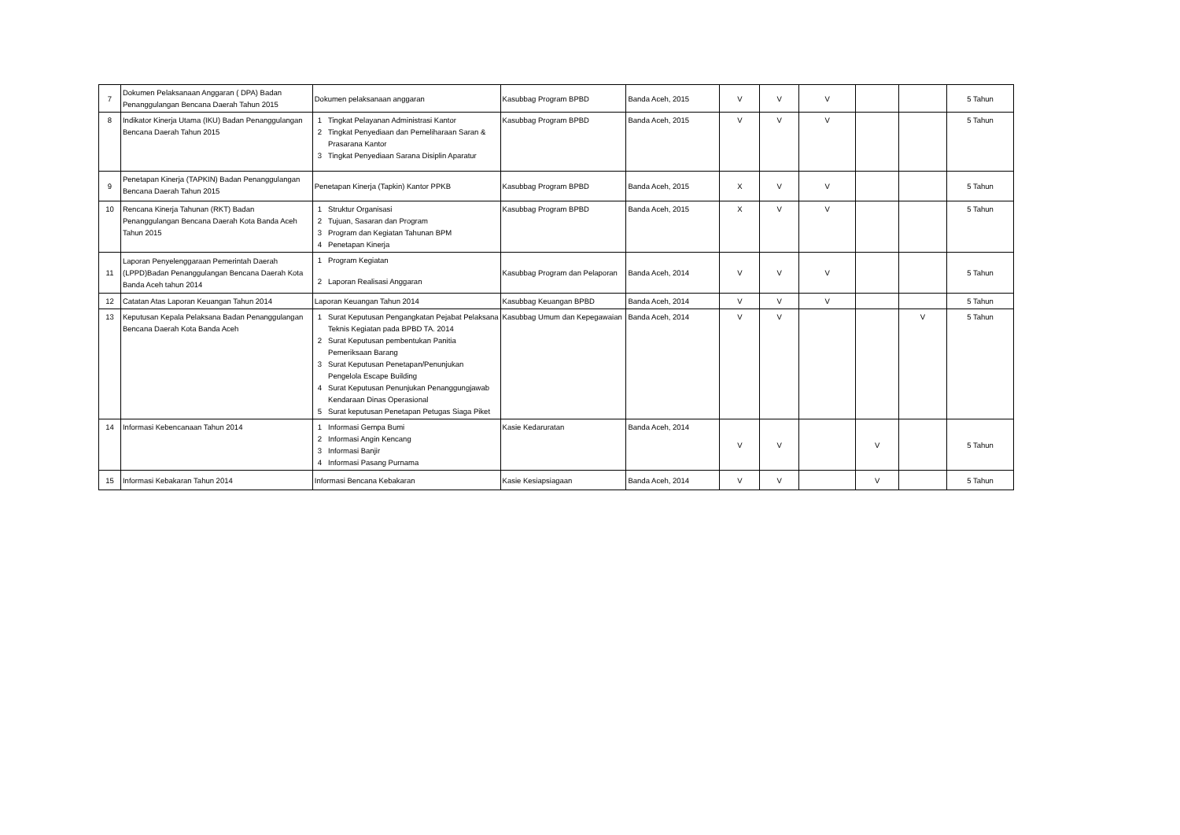| 7 | Dokumen Pelaksanaan Anggaran ( DPA) Badan Penanggulangan Bencana Daerah Tahun 2015 | Dokumen pelaksanaan anggaran | Kasubbag Program BPBD | Banda Aceh, 2015 | V | V | V | | | 5 Tahun |
| 8 | Indikator Kinerja Utama (IKU) Badan Penanggulangan Bencana Daerah Tahun 2015 | 1 Tingkat Pelayanan Administrasi Kantor 2 Tingkat Penyediaan dan Pemeliharaan Saran & Prasarana Kantor 3 Tingkat Penyediaan Sarana Disiplin Aparatur | Kasubbag Program BPBD | Banda Aceh, 2015 | V | V | V | | | 5 Tahun |
| 9 | Penetapan Kinerja (TAPKIN) Badan Penanggulangan Bencana Daerah Tahun 2015 | Penetapan Kinerja (Tapkin) Kantor PPKB | Kasubbag Program BPBD | Banda Aceh, 2015 | X | V | V | | | 5 Tahun |
| 10 | Rencana Kinerja Tahunan (RKT) Badan Penanggulangan Bencana Daerah Kota Banda Aceh Tahun 2015 | 1 Struktur Organisasi 2 Tujuan, Sasaran dan Program 3 Program dan Kegiatan Tahunan BPM 4 Penetapan Kinerja | Kasubbag Program BPBD | Banda Aceh, 2015 | X | V | V | | | 5 Tahun |
| 11 | Laporan Penyelenggaraan Pemerintah Daerah (LPPD)Badan Penanggulangan Bencana Daerah Kota Banda Aceh tahun 2014 | 1 Program Kegiatan 2 Laporan Realisasi Anggaran | Kasubbag Program dan Pelaporan | Banda Aceh, 2014 | V | V | V | | | 5 Tahun |
| 12 | Catatan Atas Laporan Keuangan Tahun 2014 | Laporan Keuangan Tahun 2014 | Kasubbag Keuangan BPBD | Banda Aceh, 2014 | V | V | V | | | 5 Tahun |
| 13 | Keputusan Kepala Pelaksana Badan Penanggulangan Bencana Daerah Kota Banda Aceh | 1 Surat Keputusan Pengangkatan Pejabat Pelaksana Teknis Kegiatan pada BPBD TA. 2014 2 Surat Keputusan pembentukan Panitia Pemeriksaan Barang 3 Surat Keputusan Penetapan/Penunjukan Pengelola Escape Building 4 Surat Keputusan Penunjukan Penanggungjawab Kendaraan Dinas Operasional 5 Surat keputusan Penetapan Petugas Siaga Piket | Kasubbag Umum dan Kepegawaian | Banda Aceh, 2014 | V | V | | | V | 5 Tahun |
| 14 | Informasi Kebencanaan Tahun 2014 | 1 Informasi Gempa Bumi 2 Informasi Angin Kencang 3 Informasi Banjir 4 Informasi Pasang Purnama | Kasie Kedaruratan | Banda Aceh, 2014 | V | V | | V | | 5 Tahun |
| 15 | Informasi Kebakaran Tahun 2014 | Informasi Bencana Kebakaran | Kasie Kesiapsiagaan | Banda Aceh, 2014 | V | V | | V | | 5 Tahun |